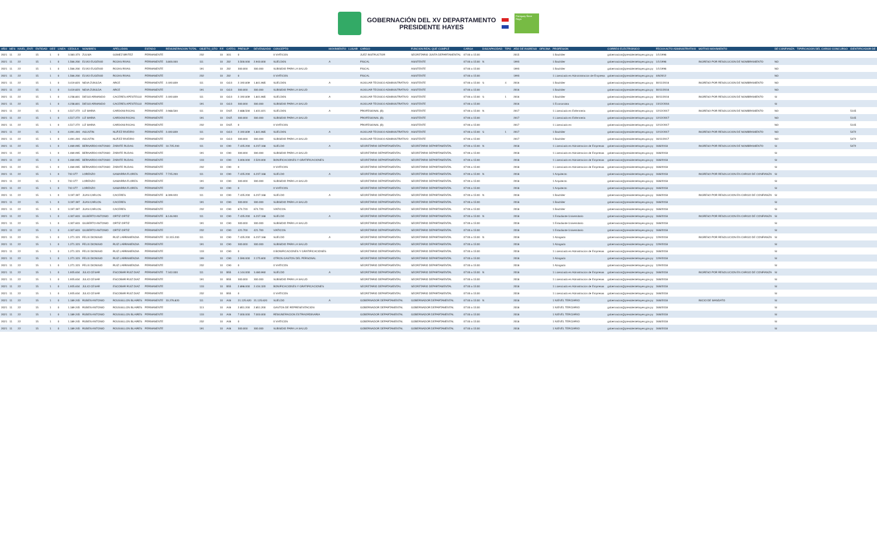GOBERNACIÓN DEL XV DEPARTAMENTO
PRESIDENTE HAYES
Paraguay Ñane Roga
| AÑO | MES | NIVEL_ENTI | ENTIDAD | OEE | LINEA | CEDULA | NOMBRES | APELLIDOS | ESTADO | REMUNERACION TOTAL | OBJETO_GTO | F.F. | CATEG | PRESUP | DEVENGADO | CONCEPTO | MOVIMIENTO | LUGAR | CARGO | FUNCION REAL QUE CUMPLE | CARGA | DISCAPACIDAD | TIPO | AÑO DE INGRESO | OFICINA | PROFESION | CORREO ELECTRONICO | FECHA ACTO ADMINISTRATIVO | MOTIVO MOVIMIENTO | DE CONFIANZA | TIPIFICACION DEL CARGO CONCURSO | IDENTIFICADOR DE |
| --- | --- | --- | --- | --- | --- | --- | --- | --- | --- | --- | --- | --- | --- | --- | --- | --- | --- | --- | --- | --- | --- | --- | --- | --- | --- | --- | --- | --- | --- | --- | --- | --- |
| 2021 | 11 | 22 | 15 | 1 | 0 | 3.383.373 | ZULMA | GOMEZ BRITEZ | PERMANENTE | | 232 | 10 | X01 | 0 | | 0 VIATICOS | | | JUEZ INSTRUCTOR | SECRETARIO JUNTA DEPARTAMENTAL | 07:00 a 15:00 | | | 2015 | | 1 Bachiller | gobernacion@presidentehayes.gov.py | 1/1/1998 | | | | |
| 2021 | 11 | 22 | 15 | 1 | 0 | 1.566.200 | ELVIO EUGENIO | ROJAS RIVAS | PERMANENTE | 3.800.000 | 111 | 10 | J02 | 3.500.000 | 2.940.000 | SUELDOS | A | | FISCAL | ASISTENTE | 07:00 a 15:00 | N | | 1993 | | 1 Bachiller | gobernacion@presidentehayes.gov.py | 1/1/1998 | INGRESO POR RESOLUCION DE NOMBRAMIENTO | NO | | |
| 2021 | 11 | 22 | 15 | 1 | 0 | 1.566.200 | ELVIO EUGENIO | ROJAS RIVAS | PERMANENTE | | 191 | 10 | J02 | 300.000 | 300.000 | SUBSIDIO PARA LA SALUD | | | FISCAL | ASISTENTE | 07:00 a 15:00 | | | 1993 | | 1 Bachiller | gobernacion@presidentehayes.gov.py | 1/1/1998 | | NO | | |
| 2021 | 11 | 22 | 15 | 1 | 0 | 1.566.200 | ELVIO EUGENIO | ROJAS RIVAS | PERMANENTE | | 232 | 10 | J02 | 0 | | 0 VIATICOS | | | FISCAL | ASISTENTE | 07:00 a 15:00 | | | 1993 | | 1 Licenciado en Administracion de Empresa | gobernacion@presidentehayes.gov.py | 4/6/2012 | | NO | | |
| 2021 | 11 | 22 | 15 | 1 | 0 | 3.419.823 | NIDIA ZUNILDA | ARCE | PERMANENTE | 2.492.839 | 111 | 10 | GG3 | 2.192.839 | 1.841.985 | SUELDOS | A | | AUXILIAR TECNICO ADMINISTRATIVO | ASISTENTE | 07:00 a 15:00 | S | 4 | 2016 | | 1 Bachiller | gobernacion@presidentehayes.gov.py | 30/11/2016 | INGRESO POR RESOLUCION DE NOMBRAMIENTO | NO | | |
| 2021 | 11 | 22 | 15 | 1 | 0 | 3.419.823 | NIDIA ZUNILDA | ARCE | PERMANENTE | | 191 | 10 | GG3 | 300.000 | 300.000 | SUBSIDIO PARA LA SALUD | | | AUXILIAR TECNICO ADMINISTRATIVO | ASISTENTE | 07:00 a 15:00 | | | 2016 | | 1 Bachiller | gobernacion@presidentehayes.gov.py | 30/11/2016 | | NO | | |
| 2021 | 11 | 22 | 15 | 1 | 0 | 4.238.801 | DIEGO ARMANDO | CACERES APESTEGUI | PERMANENTE | 2.492.839 | 111 | 10 | GG3 | 2.192.839 | 1.841.985 | SUELDOS | A | | AUXILIAR TECNICO ADMINISTRATIVO | ASISTENTE | 07:00 a 15:00 | S | 1 | 2016 | | 1 Bachiller | gobernacion@presidentehayes.gov.py | 30/11/2016 | INGRESO POR RESOLUCION DE NOMBRAMIENTO | SI | | |
| 2021 | 11 | 22 | 15 | 1 | 0 | 4.238.801 | DIEGO ARMANDO | CACERES APESTEGUI | PERMANENTE | | 191 | 10 | GG3 | 300.000 | 300.000 | SUBSIDIO PARA LA SALUD | | | AUXILIAR TECNICO ADMINISTRATIVO | ASISTENTE | 07:00 a 15:00 | | | 2016 | | 1 Economista | gobernacion@presidentehayes.gov.py | 13/12/2016 | | SI | | |
| 2021 | 11 | 22 | 15 | 1 | 0 | 4.517.272 | LIZ MARIA | CARDONI ROJAS | PERMANENTE | 2.988.500 | 111 | 10 | DSÃ | 2.688.500 | 1.631.021 | SUELDOS | A | | PROFESIONAL (B) | ASISTENTE | 07:00 a 15:00 | N | | 2017 | | 1 Licenciado en Enfermeria | gobernacion@presidentehayes.gov.py | 12/12/2017 | INGRESO POR RESOLUCION DE NOMBRAMIENTO | NO | | 5145 |
| 2021 | 11 | 22 | 15 | 1 | 0 | 4.517.272 | LIZ MARIA | CARDONI ROJAS | PERMANENTE | | 191 | 10 | DSÃ | 300.000 | 300.000 | SUBSIDIO PARA LA SALUD | | | PROFESIONAL (B) | ASISTENTE | 07:00 a 15:00 | | | 2017 | | 1 Licenciado en Enfermeria | gobernacion@presidentehayes.gov.py | 12/12/2017 | | NO | | 5145 |
| 2021 | 11 | 22 | 15 | 1 | 0 | 4.517.272 | LIZ MARIA | CARDONI ROJAS | PERMANENTE | | 232 | 10 | DSÃ | 0 | | 0 VIATICOS | | | PROFESIONAL (B) | ASISTENTE | 07:00 a 15:00 | | | 2017 | | 1 Licenciado en | gobernacion@presidentehayes.gov.py | 12/12/2017 | | NO | | 5145 |
| 2021 | 11 | 22 | 15 | 1 | 0 | 4.091.493 | AGUSTIN | NUÃ'EZ RIVEIRO | PERMANENTE | 2.492.839 | 111 | 10 | GG3 | 2.192.839 | 1.841.985 | SUELDOS | A | | AUXILIAR TECNICO ADMINISTRATIVO | ASISTENTE | 07:00 a 15:00 | S | 1 | 2017 | | 1 Bachiller | gobernacion@presidentehayes.gov.py | 12/12/2017 | INGRESO POR RESOLUCION DE NOMBRAMIENTO | NO | | 5472 |
| 2021 | 11 | 22 | 15 | 1 | 0 | 4.091.493 | AGUSTIN | NUÃ'EZ RIVEIRO | PERMANENTE | | 232 | 10 | GG3 | 300.000 | 300.000 | SUBSIDIO PARA LA SALUD | | | AUXILIAR TECNICO ADMINISTRATIVO | ASISTENTE | 07:00 a 15:00 | | | 2017 | | 1 Bachiller | gobernacion@presidentehayes.gov.py | 16/11/2017 | | NO | | 5472 |
| 2021 | 11 | 22 | 15 | 1 | 0 | 1.069.995 | BERNARDO ANTONIO | ZARATE RUDAS | PERMANENTE | 10.725.200 | 111 | 10 | C90 | 7.425.200 | 6.237.168 | SUELDO | A | | SECRETARIO DEPARTAMENTAL | SECRETARIO DEPARTAMENTAL | 07:00 a 15:00 | N | | 2018 | | 1 Licenciado en Admistracion de Empresas | gobernacion@presidentehayes.gov.py | 16/8/2018 | INGRESO POR RESOLUCION DE NOMBRAMIENTO | SI | | 5472 |
| 2021 | 11 | 22 | 15 | 1 | 0 | 1.069.995 | BERNARDO ANTONIO | ZARATE RUDAS | PERMANENTE | | 191 | 10 | C90 | 300.000 | 300.000 | SUBSIDIO PARA LA SALUD | | | SECRETARIO DEPARTAMENTAL | SECRETARIO DEPARTAMENTAL | 07:00 a 15:00 | | | 2018 | | 1 Licenciado en Admistracion de Empresas | gobernacion@presidentehayes.gov.py | 16/8/2018 | | SI | | |
| 2021 | 11 | 22 | 15 | 1 | 0 | 1.069.995 | BERNARDO ANTONIO | ZARATE RUDAS | PERMANENTE | | 133 | 10 | C90 | 3.000.000 | 2.520.000 | BONIFICACIONES Y GRATIFICACIONES | | | SECRETARIO DEPARTAMENTAL | SECRETARIO DEPARTAMENTAL | 07:00 a 15:00 | | | 2018 | | 1 Licenciado en Admistracion de Empresas | gobernacion@presidentehayes.gov.py | 16/8/2018 | | SI | | |
| 2021 | 11 | 22 | 15 | 1 | 0 | 1.069.995 | BERNARDO ANTONIO | ZARATE RUDAS | PERMANENTE | | 232 | 10 | C90 | 0 | | 0 VIATICOS | | | SECRETARIO DEPARTAMENTAL | SECRETARIO DEPARTAMENTAL | 07:00 a 15:00 | | | 2018 | | 1 Licenciado en Admistracion de Empresas | gobernacion@presidentehayes.gov.py | 16/8/2018 | | SI | | |
| 2021 | 11 | 22 | 15 | 1 | 0 | 742.377 | LORENZO | GAMARRA FLORES | PERMANENTE | 7.725.200 | 111 | 10 | C90 | 7.425.200 | 6.237.168 | SUELDO | A | | SECRETARIO DEPARTAMENTAL | SECRETARIO DEPARTAMENTAL | 07:00 a 15:00 | N | | 2018 | | 1 Arquitecto | gobernacion@presidentehayes.gov.py | 16/8/2018 | INGRESO POR RESOLUCION EN CARGO DE CONFIANZA | SI | | |
| 2021 | 11 | 22 | 15 | 1 | 0 | 742.377 | LORENZO | GAMARRA FLORES | PERMANENTE | | 191 | 10 | C90 | 300.000 | 300.000 | SUBSIDIO PARA LA SALUD | | | SECRETARIO DEPARTAMENTAL | SECRETARIO DEPARTAMENTAL | 07:00 a 15:00 | | | 2018 | | 1 Arquitecto | gobernacion@presidentehayes.gov.py | 16/8/2018 | | SI | | |
| 2021 | 11 | 22 | 15 | 1 | 0 | 742.377 | LORENZO | GAMARRA FLORES | PERMANENTE | | 232 | 10 | C90 | 0 | | 0 VIATICOS | | | SECRETARIO DEPARTAMENTAL | SECRETARIO DEPARTAMENTAL | 07:00 a 15:00 | | | 2018 | | 1 Arquitecto | gobernacion@presidentehayes.gov.py | 16/8/2018 | | SI | | |
| 2021 | 11 | 22 | 15 | 1 | 0 | 3.197.397 | JUAN CARLOS | CACERES | PERMANENTE | 8.399.920 | 111 | 10 | C90 | 7.425.200 | 6.237.168 | SUELDO | A | | SECRETARIO DEPARTAMENTAL | SECRETARIO DEPARTAMENTAL | 07:00 a 15:00 | N | | 2018 | | 1 Bachiller | gobernacion@presidentehayes.gov.py | 16/8/2018 | INGRESO POR RESOLUCION EN CARGO DE CONFIANZA | SI | | |
| 2021 | 11 | 22 | 15 | 1 | 0 | 3.197.397 | JUAN CARLOS | CACERES | PERMANENTE | | 191 | 10 | C90 | 300.000 | 300.000 | SUBSIDIO PARA LA SALUD | | | SECRETARIO DEPARTAMENTAL | SECRETARIO DEPARTAMENTAL | 07:00 a 15:00 | | | 2018 | | 1 Bachiller | gobernacion@presidentehayes.gov.py | 16/8/2018 | | SI | | |
| 2021 | 11 | 22 | 15 | 1 | 0 | 3.197.397 | JUAN CARLOS | CACERES | PERMANENTE | | 232 | 10 | C90 | 674.720 | 674.720 | VIATICOS | | | SECRETARIO DEPARTAMENTAL | SECRETARIO DEPARTAMENTAL | 07:00 a 15:00 | | | 2018 | | 1 Bachiller | gobernacion@presidentehayes.gov.py | 16/8/2018 | | SI | | |
| 2021 | 11 | 22 | 15 | 1 | 0 | 4.307.603 | GILBERTO ANTONIO | ORTIZ ORTIZ | PERMANENTE | 8.146.900 | 111 | 10 | C90 | 7.425.200 | 6.237.168 | SUELDO | A | | SECRETARIO DEPARTAMENTAL | SECRETARIO DEPARTAMENTAL | 07:00 a 15:00 | N | | 2018 | | 1 Estudiante Universitario | gobernacion@presidentehayes.gov.py | 16/8/2018 | INGRESO POR RESOLUCION EN CARGO DE CONFIANZA | SI | | |
| 2021 | 11 | 22 | 15 | 1 | 0 | 4.307.603 | GILBERTO ANTONIO | ORTIZ ORTIZ | PERMANENTE | | 191 | 10 | C90 | 300.000 | 300.000 | SUBSIDIO PARA LA SALUD | | | SECRETARIO DEPARTAMENTAL | SECRETARIO DEPARTAMENTAL | 07:00 a 15:00 | | | 2018 | | 1 Estudiante Universitario | gobernacion@presidentehayes.gov.py | 16/8/2018 | | SI | | |
| 2021 | 11 | 22 | 15 | 1 | 0 | 4.307.603 | GILBERTO ANTONIO | ORTIZ ORTIZ | PERMANENTE | | 232 | 10 | C90 | 421.700 | 421.700 | VIATICOS | | | SECRETARIO DEPARTAMENTAL | SECRETARIO DEPARTAMENTAL | 07:00 a 15:00 | | | 2018 | | 1 Estudiante Universitario | gobernacion@presidentehayes.gov.py | 16/8/2018 | | SI | | |
| 2021 | 11 | 22 | 15 | 1 | 0 | 1.271.323 | FELIX DIONISIO | RUIZ LARRAMENDIA | PERMANENTE | 10.315.200 | 111 | 10 | C90 | 7.425.200 | 6.237.168 | SUELDO | A | | SECRETARIO DEPARTAMENTAL | SECRETARIO DEPARTAMENTAL | 07:00 a 15:00 | N | | 2018 | | 1 Abogado | gobernacion@presidentehayes.gov.py | 12/9/2018 | INGRESO POR RESOLUCION EN CARGO DE CONFIANZA | SI | | |
| 2021 | 11 | 22 | 15 | 1 | 0 | 1.271.323 | FELIX DIONISIO | RUIZ LARRAMENDIA | PERMANENTE | | 191 | 10 | C90 | 300.000 | 300.000 | SUBSIDIO PARA LA SALUD | | | SECRETARIO DEPARTAMENTAL | SECRETARIO DEPARTAMENTAL | 07:00 a 15:00 | | | 2018 | | 1 Abogado | gobernacion@presidentehayes.gov.py | 12/9/2018 | | SI | | |
| 2021 | 11 | 22 | 15 | 1 | 0 | 1.271.323 | FELIX DIONISIO | RUIZ LARRAMENDIA | PERMANENTE | | 133 | 10 | C90 | 0 | | 0 BONIFICACIONES Y GRATIFICACIONES | | | SECRETARIO DEPARTAMENTAL | SECRETARIO DEPARTAMENTAL | 07:00 a 15:00 | | | 2018 | | 1 Licenciado en Admistracion de Empresas | gobernacion@presidentehayes.gov.py | 16/8/2018 | | SI | | |
| 2021 | 11 | 22 | 15 | 1 | 0 | 1.271.323 | FELIX DIONISIO | RUIZ LARRAMENDIA | PERMANENTE | | 199 | 10 | C90 | 2.590.000 | 2.175.600 | OTROS GASTOS DEL PERSONAL | | | SECRETARIO DEPARTAMENTAL | SECRETARIO DEPARTAMENTAL | 07:00 a 15:00 | | | 2018 | | 1 Abogado | gobernacion@presidentehayes.gov.py | 12/9/2018 | | SI | | |
| 2021 | 11 | 22 | 15 | 1 | 0 | 1.271.323 | FELIX DIONISIO | RUIZ LARRAMENDIA | PERMANENTE | | 232 | 10 | C90 | 0 | | 0 VIATICOS | | | SECRETARIO DEPARTAMENTAL | SECRETARIO DEPARTAMENTAL | 07:00 a 15:00 | | | 2018 | | 1 Abogado | gobernacion@presidentehayes.gov.py | 12/9/2018 | | SI | | |
| 2021 | 11 | 22 | 15 | 1 | 0 | 1.925.634 | JULIO CESAR | ESCOBAR RUIZ DIAZ | PERMANENTE | 7.342.000 | 111 | 10 | B55 | 4.144.000 | 3.480.960 | SUELDO | A | | SECRETARIO DEPARTAMENTAL | SECRETARIO DEPARTAMENTAL | 07:00 a 15:00 | N | | 2018 | | 1 Licenciado en Admistracion de Empresas | gobernacion@presidentehayes.gov.py | 16/8/2018 | INGRESO POR RESOLUCION EN CARGO DE CONFIANZA | SI | | |
| 2021 | 11 | 22 | 15 | 1 | 0 | 1.925.634 | JULIO CESAR | ESCOBAR RUIZ DIAZ | PERMANENTE | | 191 | 10 | B55 | 300.000 | 300.000 | SUBSIDIO PARA LA SALUD | | | SECRETARIO DEPARTAMENTAL | SECRETARIO DEPARTAMENTAL | 07:00 a 15:00 | | | 2018 | | 1 Licenciado en Admistracion de Empresas | gobernacion@presidentehayes.gov.py | 16/8/2018 | | SI | | |
| 2021 | 11 | 22 | 15 | 1 | 0 | 1.925.634 | JULIO CESAR | ESCOBAR RUIZ DIAZ | PERMANENTE | | 133 | 10 | B55 | 2.898.000 | 2.434.320 | BONIFICACIONES Y GRATIFICACIONES | | | SECRETARIO DEPARTAMENTAL | SECRETARIO DEPARTAMENTAL | 07:00 a 15:00 | | | 2018 | | 1 Licenciado en Admistracion de Empresas | gobernacion@presidentehayes.gov.py | 16/8/2018 | | SI | | |
| 2021 | 11 | 22 | 15 | 1 | 0 | 1.925.634 | JULIO CESAR | ESCOBAR RUIZ DIAZ | PERMANENTE | | 232 | 10 | B55 | 0 | | 0 VIATICOS | | | SECRETARIO DEPARTAMENTAL | SECRETARIO DEPARTAMENTAL | 07:00 a 15:00 | | | 2018 | | 1 Licenciado en Admistracion de Empresas | gobernacion@presidentehayes.gov.py | 16/8/2018 | | SI | | |
| 2021 | 11 | 22 | 15 | 1 | 0 | 1.189.245 | RUBEN ANTONIO | ROUSSILLON BLAIRES | PERMANENTE | 33.276.820 | 111 | 10 | A46 | 21.125.620 | 21.125.620 | SUELDO | A | | GOBERNADOR DEPARTAMENTAL | GOBERNADOR DEPARTAMENTAL | 07:00 a 15:00 | N | | 2018 | | 1 NIEVEL TERCIARIO | gobernacion@presidentehayes.gov.py | 16/8/2018 | INICIO DE MANDATO | SI | | |
| 2021 | 11 | 22 | 15 | 1 | 0 | 1.189.245 | RUBEN ANTONIO | ROUSSILLON BLAIRES | PERMANENTE | | 113 | 10 | A46 | 2.851.200 | 2.851.200 | GASTOS DE REPRESENTACION | | | GOBERNADOR DEPARTAMENTAL | GOBERNADOR DEPARTAMENTAL | 07:00 a 15:00 | | | 2018 | | 1 NIEVEL TERCIARIO | gobernacion@presidentehayes.gov.py | 16/8/2018 | | SI | | |
| 2021 | 11 | 22 | 15 | 1 | 0 | 1.189.245 | RUBEN ANTONIO | ROUSSILLON BLAIRES | PERMANENTE | | 133 | 10 | A46 | 7.000.000 | 7.000.000 | REMUNERACION EXTRAORDINARIA | | | GOBERNADOR DEPARTAMENTAL | GOBERNADOR DEPARTAMENTAL | 07:00 a 15:00 | | | 2018 | | 1 NIEVEL TERCIARIO | gobernacion@presidentehayes.gov.py | 16/8/2018 | | SI | | |
| 2021 | 11 | 22 | 15 | 1 | 0 | 1.189.245 | RUBEN ANTONIO | ROUSSILLON BLAIRES | PERMANENTE | | 232 | 10 | A46 | 0 | | 0 VIATICOS | | | GOBERNADOR DEPARTAMENTAL | GOBERNADOR DEPARTAMENTAL | 07:00 a 15:00 | | | 2018 | | 1 NIEVEL TERCIARIO | gobernacion@presidentehayes.gov.py | 16/8/2018 | | SI | | |
| 2021 | 11 | 22 | 15 | 1 | 0 | 1.189.245 | RUBEN ANTONIO | ROUSSILLON BLAIRES | PERMANENTE | | 191 | 10 | A46 | 300.000 | 300.000 | SUBSIDIO PARA LA SALUD | | | GOBERNADOR DEPARTAMENTAL | GOBERNADOR DEPARTAMENTAL | 07:00 a 15:00 | | | 2018 | | 1 NIEVEL TERCIARIO | gobernacion@presidentehayes.gov.py | 16/8/2018 | | SI | | |